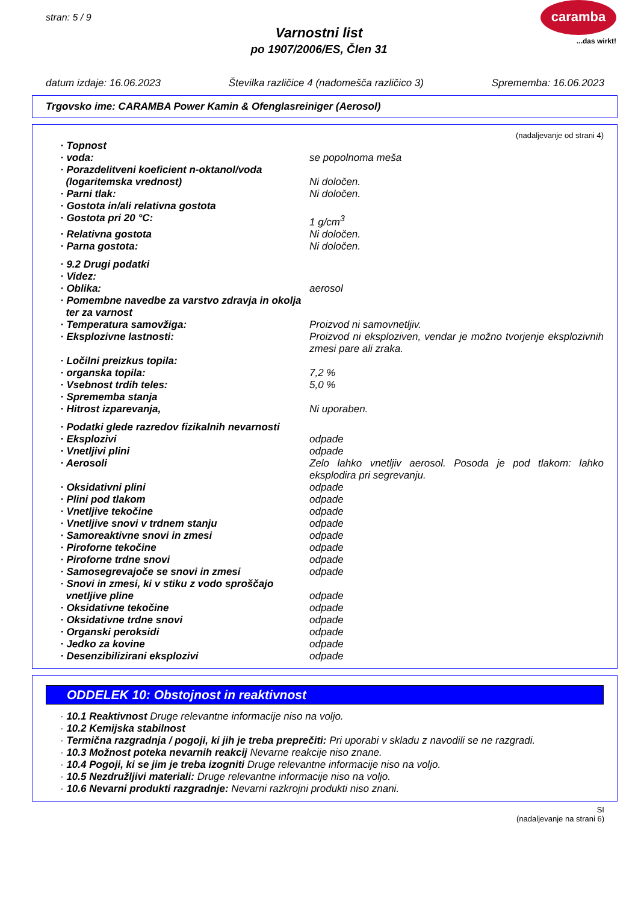stran: 5 / 9
Varnostni list
po 1907/2006/ES, Člen 31
caramba
...das wirkt!
datum izdaje: 16.06.2023 Številka različice 4 (nadomešča različico 3) Sprememba: 16.06.2023
Trgovsko ime: CARAMBA Power Kamin & Ofenglasreiniger (Aerosol)
(nadaljevanje od strani 4)
· Topnost
· voda: se popolnoma meša
· Porazdelitveni koeficient n-oktanol/voda
(logaritemska vrednost)
Ni določen.
· Parni tlak: Ni določen.
· Gostota in/ali relativna gostota
· Gostota pri 20 °C: 1 g/cm<sup>3</sup>
· Relativna gostota Ni določen.
· Parna gostota: Ni določen.
· 9.2 Drugi podatki
· Videz:
· Oblika: aerosol
· Pomembne navedbe za varstvo zdravja in okolja
ter za varnost
· Temperatura samovžiga: Proizvod ni samovnetljiv.
· Eksplozivne lastnosti: Proizvod ni eksploziven, vendar je možno tvorjenje eksplozivnih zmesi pare ali zraka.
· Ločilni preizkus topila:
· organska topila: 7,2 %
· Vsebnost trdih teles: 5,0 %
· Sprememba stanja
· Hitrost izparevanja, Ni uporaben.
· Podatki glede razredov fizikalnih nevarnosti
· Eksplozivi odpade
· Vnetljivi plini odpade
· Aerosoli Zelo lahko vnetljiv aerosol. Posoda je pod tlakom: lahko eksplodira pri segrevanju.
· Oksidativni plini odpade
· Plini pod tlakom odpade
· Vnetljive tekočine odpade
· Vnetljive snovi v trdnem stanju odpade
· Samoreaktivne snovi in zmesi odpade
· Piroforne tekočine odpade
· Piroforne trdne snovi odpade
· Samosegrevajoče se snovi in zmesi odpade
· Snovi in zmesi, ki v stiku z vodo sproščajo
vnetljive pline
odpade
· Oksidativne tekočine odpade
· Oksidativne trdne snovi odpade
· Organski peroksidi odpade
· Jedko za kovine odpade
· Desenzibilizirani eksplozivi odpade
ODDELEK 10: Obstojnost in reaktivnost
· 10.1 Reaktivnost Druge relevantne informacije niso na voljo.
· 10.2 Kemijska stabilnost
· Termična razgradnja / pogoji, ki jih je treba preprečiti: Pri uporabi v skladu z navodili se ne razgradi.
· 10.3 Možnost poteka nevarnih reakcij Nevarne reakcije niso znane.
· 10.4 Pogoji, ki se jim je treba izogniti Druge relevantne informacije niso na voljo.
· 10.5 Nezdružljivi materiali: Druge relevantne informacije niso na voljo.
· 10.6 Nevarni produkti razgradnje: Nevarni razkrojni produkti niso znani.
SI
(nadaljevanje na strani 6)